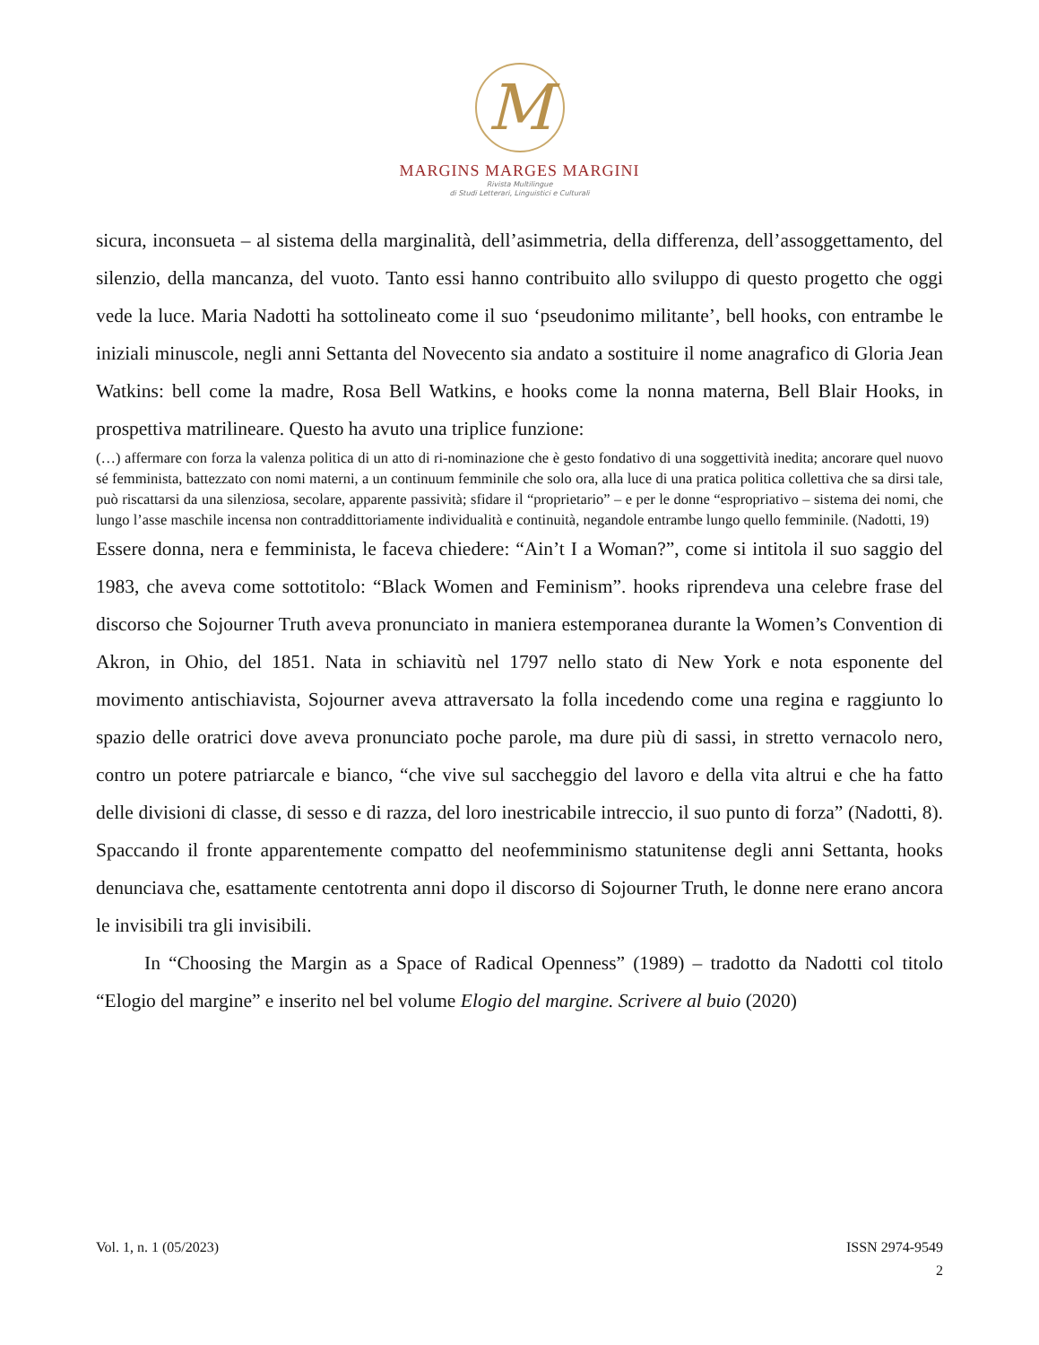M
MARGINS MARGES MARGINI
Rivista Multilingue
di Studi Letterari, Linguistici e Culturali
sicura, inconsueta – al sistema della marginalità, dell’asimmetria, della differenza, dell’assoggettamento, del silenzio, della mancanza, del vuoto. Tanto essi hanno contribuito allo sviluppo di questo progetto che oggi vede la luce. Maria Nadotti ha sottolineato come il suo ‘pseudonimo militante’, bell hooks, con entrambe le iniziali minuscole, negli anni Settanta del Novecento sia andato a sostituire il nome anagrafico di Gloria Jean Watkins: bell come la madre, Rosa Bell Watkins, e hooks come la nonna materna, Bell Blair Hooks, in prospettiva matrilineare. Questo ha avuto una triplice funzione:
(…) affermare con forza la valenza politica di un atto di ri-nominazione che è gesto fondativo di una soggettività inedita; ancorare quel nuovo sé femminista, battezzato con nomi materni, a un continuum femminile che solo ora, alla luce di una pratica politica collettiva che sa dirsi tale, può riscattarsi da una silenziosa, secolare, apparente passività; sfidare il “proprietario” – e per le donne “espropriativo – sistema dei nomi, che lungo l’asse maschile incensa non contraddittoriamente individualità e continuità, negandole entrambe lungo quello femminile. (Nadotti, 19)
Essere donna, nera e femminista, le faceva chiedere: “Ain’t I a Woman?”, come si intitola il suo saggio del 1983, che aveva come sottotitolo: “Black Women and Feminism”. hooks riprendeva una celebre frase del discorso che Sojourner Truth aveva pronunciato in maniera estemporanea durante la Women’s Convention di Akron, in Ohio, del 1851. Nata in schiavitù nel 1797 nello stato di New York e nota esponente del movimento antischiavista, Sojourner aveva attraversato la folla incedendo come una regina e raggiunto lo spazio delle oratrici dove aveva pronunciato poche parole, ma dure più di sassi, in stretto vernacolo nero, contro un potere patriarcale e bianco, “che vive sul saccheggio del lavoro e della vita altrui e che ha fatto delle divisioni di classe, di sesso e di razza, del loro inestricabile intreccio, il suo punto di forza” (Nadotti, 8). Spaccando il fronte apparentemente compatto del neofemminismo statunitense degli anni Settanta, hooks denunciava che, esattamente centotrenta anni dopo il discorso di Sojourner Truth, le donne nere erano ancora le invisibili tra gli invisibili.
In “Choosing the Margin as a Space of Radical Openness” (1989) – tradotto da Nadotti col titolo “Elogio del margine” e inserito nel bel volume Elogio del margine. Scrivere al buio (2020)
Vol. 1, n. 1 (05/2023) ISSN 2974-9549
2